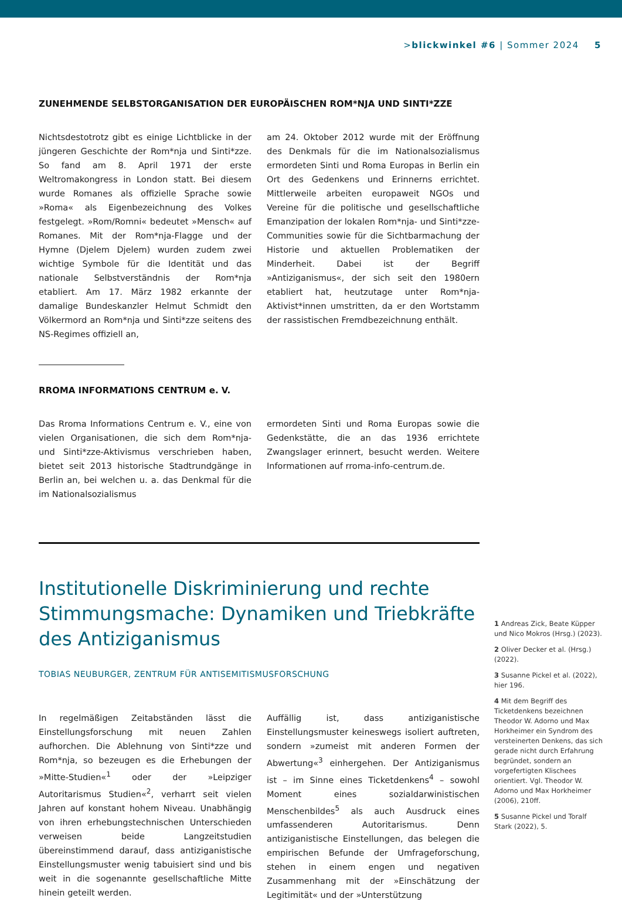> blickwinkel #6 | Sommer 2024 5
ZUNEHMENDE SELBSTORGANISATION DER EUROPÄISCHEN ROM*NJA UND SINTI*ZZE
Nichtsdestotrotz gibt es einige Lichtblicke in der jüngeren Geschichte der Rom*nja und Sinti*zze. So fand am 8. April 1971 der erste Weltromakongress in London statt. Bei diesem wurde Romanes als offizielle Sprache sowie »Roma« als Eigenbezeichnung des Volkes festgelegt. »Rom/Romni« bedeutet »Mensch« auf Romanes. Mit der Rom*nja-Flagge und der Hymne (Djelem Djelem) wurden zudem zwei wichtige Symbole für die Identität und das nationale Selbstverständnis der Rom*nja etabliert. Am 17. März 1982 erkannte der damalige Bundeskanzler Helmut Schmidt den Völkermord an Rom*nja und Sinti*zze seitens des NS-Regimes offiziell an,
am 24. Oktober 2012 wurde mit der Eröffnung des Denkmals für die im Nationalsozialismus ermordeten Sinti und Roma Europas in Berlin ein Ort des Gedenkens und Erinnerns errichtet. Mittlerweile arbeiten europaweit NGOs und Vereine für die politische und gesellschaftliche Emanzipation der lokalen Rom*nja- und Sinti*zze-Communities sowie für die Sichtbarmachung der Historie und aktuellen Problematiken der Minderheit. Dabei ist der Begriff »Antiziganismus«, der sich seit den 1980ern etabliert hat, heutzutage unter Rom*nja-Aktivist*innen umstritten, da er den Wortstamm der rassistischen Fremdbezeichnung enthält.
RROMA INFORMATIONS CENTRUM e. V.
Das Rroma Informations Centrum e. V., eine von vielen Organisationen, die sich dem Rom*nja- und Sinti*zze-Aktivismus verschrieben haben, bietet seit 2013 historische Stadtrundgänge in Berlin an, bei welchen u. a. das Denkmal für die im Nationalsozialismus
ermordeten Sinti und Roma Europas sowie die Gedenkstätte, die an das 1936 errichtete Zwangslager erinnert, besucht werden. Weitere Informationen auf rroma-info-centrum.de.
Institutionelle Diskriminierung und rechte Stimmungsmache: Dynamiken und Triebkräfte des Antiziganismus
TOBIAS NEUBURGER, ZENTRUM FÜR ANTISEMITISMUSFORSCHUNG
In regelmäßigen Zeitabständen lässt die Einstellungsforschung mit neuen Zahlen aufhorchen. Die Ablehnung von Sinti*zze und Rom*nja, so bezeugen es die Erhebungen der »Mitte-Studien«<sup>1</sup> oder der »Leipziger Autoritarismus Studien«<sup>2</sup>, verharrt seit vielen Jahren auf konstant hohem Niveau. Unabhängig von ihren erhebungstechnischen Unterschieden verweisen beide Langzeitstudien übereinstimmend darauf, dass antiziganistische Einstellungsmuster wenig tabuisiert sind und bis weit in die sogenannte gesellschaftliche Mitte hinein geteilt werden.
Auffällig ist, dass antiziganistische Einstellungsmuster keineswegs isoliert auftreten, sondern »zumeist mit anderen Formen der Abwertung«<sup>3</sup> einhergehen. Der Antiziganismus ist – im Sinne eines Ticketdenkens<sup>4</sup> – sowohl Moment eines sozialdarwinistischen Menschenbildes<sup>5</sup> als auch Ausdruck eines umfassenderen Autoritarismus. Denn antiziganistische Einstellungen, das belegen die empirischen Befunde der Umfrageforschung, stehen in einem engen und negativen Zusammenhang mit der »Einschätzung der Legitimität« und der »Unterstützung
1 Andreas Zick, Beate Küpper und Nico Mokros (Hrsg.) (2023).
2 Oliver Decker et al. (Hrsg.) (2022).
3 Susanne Pickel et al. (2022), hier 196.
4 Mit dem Begriff des Ticketdenkens bezeichnen Theodor W. Adorno und Max Horkheimer ein Syndrom des versteinerten Denkens, das sich gerade nicht durch Erfahrung begründet, sondern an vorgefertigten Klischees orientiert. Vgl. Theodor W. Adorno und Max Horkheimer (2006), 210ff.
5 Susanne Pickel und Toralf Stark (2022), 5.